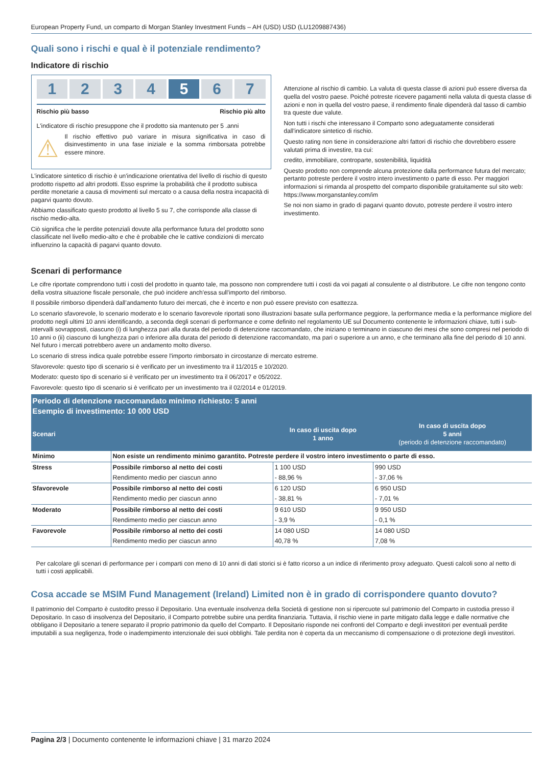European Property Fund, un comparto di Morgan Stanley Investment Funds – AH (USD) USD (LU1209887436)
Quali sono i rischi e qual è il potenziale rendimento?
Indicatore di rischio
1 2 3 4 5 6 7
Rischio più basso Rischio più alto
L'indicatore di rischio presuppone che il prodotto sia mantenuto per 5 .anni
⚠
Il rischio effettivo può variare in misura significativa in caso di disinvestimento in una fase iniziale e la somma rimborsata potrebbe essere minore.
L'indicatore sintetico di rischio è un'indicazione orientativa del livello di rischio di questo prodotto rispetto ad altri prodotti. Esso esprime la probabilità che il prodotto subisca perdite monetarie a causa di movimenti sul mercato o a causa della nostra incapacità di pagarvi quanto dovuto.
Abbiamo classificato questo prodotto al livello 5 su 7, che corrisponde alla classe di rischio medio-alta.
Ciò significa che le perdite potenziali dovute alla performance futura del prodotto sono classificate nel livello medio-alto e che è probabile che le cattive condizioni di mercato influenzino la capacità di pagarvi quanto dovuto.
Attenzione al rischio di cambio. La valuta di questa classe di azioni può essere diversa da quella del vostro paese. Poiché potreste ricevere pagamenti nella valuta di questa classe di azioni e non in quella del vostro paese, il rendimento finale dipenderà dal tasso di cambio tra queste due valute.
Non tutti i rischi che interessano il Comparto sono adeguatamente considerati dall'indicatore sintetico di rischio.
Questo rating non tiene in considerazione altri fattori di rischio che dovrebbero essere valutati prima di investire, tra cui:
credito, immobiliare, controparte, sostenibilità, liquidità
Questo prodotto non comprende alcuna protezione dalla performance futura del mercato; pertanto potreste perdere il vostro intero investimento o parte di esso. Per maggiori informazioni si rimanda al prospetto del comparto disponibile gratuitamente sul sito web: https://www.morganstanley.com/im
Se noi non siamo in grado di pagarvi quanto dovuto, potreste perdere il vostro intero investimento.
Scenari di performance
Le cifre riportate comprendono tutti i costi del prodotto in quanto tale, ma possono non comprendere tutti i costi da voi pagati al consulente o al distributore. Le cifre non tengono conto della vostra situazione fiscale personale, che può incidere anch'essa sull'importo del rimborso.
Il possibile rimborso dipenderà dall’andamento futuro dei mercati, che è incerto e non può essere previsto con esattezza.
Lo scenario sfavorevole, lo scenario moderato e lo scenario favorevole riportati sono illustrazioni basate sulla performance peggiore, la performance media e la performance migliore del prodotto negli ultimi 10 anni identificando, a seconda degli scenari di performance e come definito nel regolamento UE sul Documento contenente le informazioni chiave, tutti i sub-intervalli sovrapposti, ciascuno (i) di lunghezza pari alla durata del periodo di detenzione raccomandato, che iniziano o terminano in ciascuno dei mesi che sono compresi nel periodo di 10 anni o (ii) ciascuno di lunghezza pari o inferiore alla durata del periodo di detenzione raccomandato, ma pari o superiore a un anno, e che terminano alla fine del periodo di 10 anni. Nel futuro i mercati potrebbero avere un andamento molto diverso.
Lo scenario di stress indica quale potrebbe essere l'importo rimborsato in circostanze di mercato estreme.
Sfavorevole: questo tipo di scenario si è verificato per un investimento tra il 11/2015 e 10/2020.
Moderato: questo tipo di scenario si è verificato per un investimento tra il 06/2017 e 05/2022.
Favorevole: questo tipo di scenario si è verificato per un investimento tra il 02/2014 e 01/2019.
| Periodo di detenzione raccomandato minimo richiesto: 5 anni Esempio di investimento: 10 000 USD | | | |
| --- | --- | --- | --- |
| Scenari | | In caso di uscita dopo 1 anno | In caso di uscita dopo 5 anni (periodo di detenzione raccomandato) |
| Minimo | Non esiste un rendimento minimo garantito. Potreste perdere il vostro intero investimento o parte di esso. | | |
| Stress | Possibile rimborso al netto dei costi | 1 100 USD | 990 USD |
| | Rendimento medio per ciascun anno | - 88,96 % | - 37,06 % |
| Sfavorevole | Possibile rimborso al netto dei costi | 6 120 USD | 6 950 USD |
| | Rendimento medio per ciascun anno | - 38,81 % | - 7,01 % |
| Moderato | Possibile rimborso al netto dei costi | 9 610 USD | 9 950 USD |
| | Rendimento medio per ciascun anno | - 3,9 % | - 0,1 % |
| Favorevole | Possibile rimborso al netto dei costi | 14 080 USD | 14 080 USD |
| | Rendimento medio per ciascun anno | 40,78 % | 7,08 % |
Per calcolare gli scenari di performance per i comparti con meno di 10 anni di dati storici si è fatto ricorso a un indice di riferimento proxy adeguato. Questi calcoli sono al netto di tutti i costi applicabili.
Cosa accade se MSIM Fund Management (Ireland) Limited non è in grado di corrispondere quanto dovuto?
Il patrimonio del Comparto è custodito presso il Depositario. Una eventuale insolvenza della Società di gestione non si ripercuote sul patrimonio del Comparto in custodia presso il Depositario. In caso di insolvenza del Depositario, il Comparto potrebbe subire una perdita finanziaria. Tuttavia, il rischio viene in parte mitigato dalla legge e dalle normative che obbligano il Depositario a tenere separato il proprio patrimonio da quello del Comparto. Il Depositario risponde nei confronti del Comparto e degli investitori per eventuali perdite imputabili a sua negligenza, frode o inadempimento intenzionale dei suoi obblighi. Tale perdita non è coperta da un meccanismo di compensazione o di protezione degli investitori.
Pagina 2/3 | Documento contenente le informazioni chiave | 31 marzo 2024